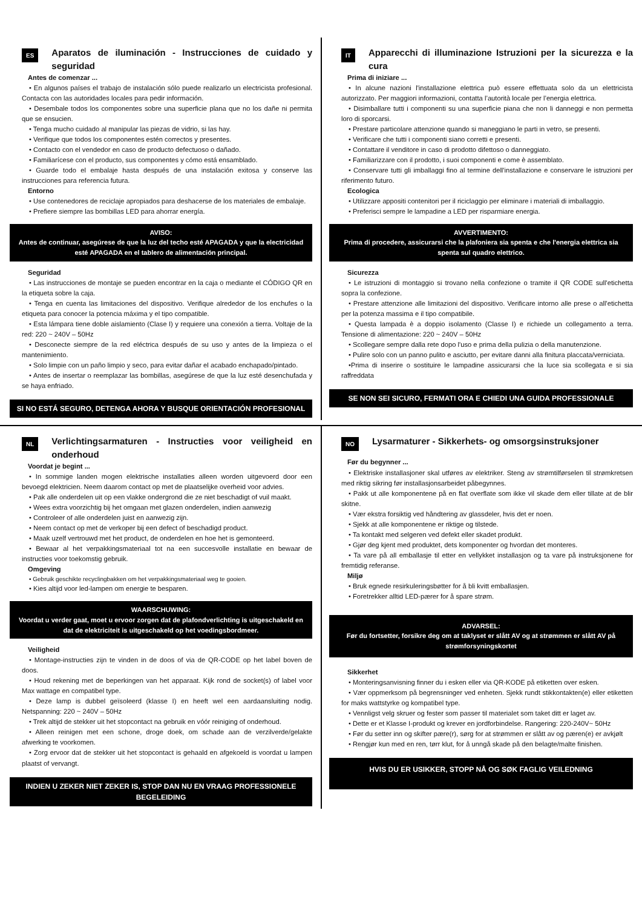ES
Aparatos de iluminación - Instrucciones de cuidado y seguridad
Antes de comenzar ...
• En algunos países el trabajo de instalación sólo puede realizarlo un electricista profesional. Contacta con las autoridades locales para pedir información.
• Desembale todos los componentes sobre una superficie plana que no los dañe ni permita que se ensucien.
• Tenga mucho cuidado al manipular las piezas de vidrio, si las hay.
• Verifique que todos los componentes estén correctos y presentes.
• Contacto con el vendedor en caso de producto defectuoso o dañado.
• Familiarícese con el producto, sus componentes y cómo está ensamblado.
• Guarde todo el embalaje hasta después de una instalación exitosa y conserve las instrucciones para referencia futura.
Entorno
• Use contenedores de reciclaje apropiados para deshacerse de los materiales de embalaje.
• Prefiere siempre las bombillas LED para ahorrar energía.
AVISO:
Antes de continuar, asegúrese de que la luz del techo esté APAGADA y que la electricidad esté APAGADA en el tablero de alimentación principal.
Seguridad
• Las instrucciones de montaje se pueden encontrar en la caja o mediante el CÓDIGO QR en la etiqueta sobre la caja.
• Tenga en cuenta las limitaciones del dispositivo. Verifique alrededor de los enchufes o la etiqueta para conocer la potencia máxima y el tipo compatible.
• Esta lámpara tiene doble aislamiento (Clase I) y requiere una conexión a tierra. Voltaje de la red: 220 ~ 240V – 50Hz
• Desconecte siempre de la red eléctrica después de su uso y antes de la limpieza o el mantenimiento.
• Solo limpie con un paño limpio y seco, para evitar dañar el acabado enchapado/pintado.
• Antes de insertar o reemplazar las bombillas, asegúrese de que la luz esté desenchufada y se haya enfriado.
SI NO ESTÁ SEGURO, DETENGA AHORA Y BUSQUE ORIENTACIÓN PROFESIONAL
IT
Apparecchi di illuminazione Istruzioni per la sicurezza e la cura
Prima di iniziare ...
• In alcune nazioni l'installazione elettrica può essere effettuata solo da un elettricista autorizzato. Per maggiori informazioni, contatta l’autorità locale per l’energia elettrica.
• Disimballare tutti i componenti su una superficie piana che non li danneggi e non permetta loro di sporcarsi.
• Prestare particolare attenzione quando si maneggiano le parti in vetro, se presenti.
• Verificare che tutti i componenti siano corretti e presenti.
• Contattare il venditore in caso di prodotto difettoso o danneggiato.
• Familiarizzare con il prodotto, i suoi componenti e come è assemblato.
• Conservare tutti gli imballaggi fino al termine dell'installazione e conservare le istruzioni per riferimento futuro.
Ecologica
• Utilizzare appositi contenitori per il riciclaggio per eliminare i materiali di imballaggio.
• Preferisci sempre le lampadine a LED per risparmiare energia.
AVVERTIMENTO:
Prima di procedere, assicurarsi che la plafoniera sia spenta e che l'energia elettrica sia spenta sul quadro elettrico.
Sicurezza
• Le istruzioni di montaggio si trovano nella confezione o tramite il QR CODE sull'etichetta sopra la confezione.
• Prestare attenzione alle limitazioni del dispositivo. Verificare intorno alle prese o all'etichetta per la potenza massima e il tipo compatibile.
• Questa lampada è a doppio isolamento (Classe I) e richiede un collegamento a terra. Tensione di alimentazione: 220 ~ 240V – 50Hz
• Scollegare sempre dalla rete dopo l'uso e prima della pulizia o della manutenzione.
• Pulire solo con un panno pulito e asciutto, per evitare danni alla finitura placcata/verniciata.
•Prima di inserire o sostituire le lampadine assicurarsi che la luce sia scollegata e si sia raffreddata
SE NON SEI SICURO, FERMATI ORA E CHIEDI UNA GUIDA PROFESSIONALE
NL
Verlichtingsarmaturen - Instructies voor veiligheid en onderhoud
Voordat je begint ...
• In sommige landen mogen elektrische installaties alleen worden uitgevoerd door een bevoegd elektricien. Neem daarom contact op met de plaatselijke overheid voor advies.
• Pak alle onderdelen uit op een vlakke ondergrond die ze niet beschadigt of vuil maakt.
• Wees extra voorzichtig bij het omgaan met glazen onderdelen, indien aanwezig
• Controleer of alle onderdelen juist en aanwezig zijn.
• Neem contact op met de verkoper bij een defect of beschadigd product.
• Maak uzelf vertrouwd met het product, de onderdelen en hoe het is gemonteerd.
• Bewaar al het verpakkingsmateriaal tot na een succesvolle installatie en bewaar de instructies voor toekomstig gebruik.
Omgeving
• Gebruik geschikte recyclingbakken om het verpakkingsmateriaal weg te gooien.
• Kies altijd voor led-lampen om energie te besparen.
WAARSCHUWING:
Voordat u verder gaat, moet u ervoor zorgen dat de plafondverlichting is uitgeschakeld en dat de elektriciteit is uitgeschakeld op het voedingsbordmeer.
Veiligheid
• Montage-instructies zijn te vinden in de doos of via de QR-CODE op het label boven de doos.
• Houd rekening met de beperkingen van het apparaat. Kijk rond de socket(s) of label voor Max wattage en compatibel type.
• Deze lamp is dubbel geïsoleerd (klasse I) en heeft wel een aardaansluiting nodig. Netspanning: 220 ~ 240V – 50Hz
• Trek altijd de stekker uit het stopcontact na gebruik en vóór reiniging of onderhoud.
• Alleen reinigen met een schone, droge doek, om schade aan de verzilverde/gelakte afwerking te voorkomen.
• Zorg ervoor dat de stekker uit het stopcontact is gehaald en afgekoeld is voordat u lampen plaatst of vervangt.
INDIEN U ZEKER NIET ZEKER IS, STOP DAN NU EN VRAAG PROFESSIONELE BEGELEIDING
NO
Lysarmaturer - Sikkerhets- og omsorgsinstruksjoner
Før du begynner ...
• Elektriske installasjoner skal utføres av elektriker. Steng av strømtilførselen til strømkretsen med riktig sikring før installasjonsarbeidet påbegynnes.
• Pakk ut alle komponentene på en flat overflate som ikke vil skade dem eller tillate at de blir skitne.
• Vær ekstra forsiktig ved håndtering av glassdeler, hvis det er noen.
• Sjekk at alle komponentene er riktige og tilstede.
• Ta kontakt med selgeren ved defekt eller skadet produkt.
• Gjør deg kjent med produktet, dets komponenter og hvordan det monteres.
• Ta vare på all emballasje til etter en vellykket installasjon og ta vare på instruksjonene for fremtidig referanse.
Miljø
• Bruk egnede resirkuleringsbøtter for å bli kvitt emballasjen.
• Foretrekker alltid LED-pærer for å spare strøm.
ADVARSEL:
Før du fortsetter, forsikre deg om at taklyset er slått AV og at strømmen er slått AV på strømforsyningskortet
Sikkerhet
• Monteringsanvisning finner du i esken eller via QR-KODE på etiketten over esken.
• Vær oppmerksom på begrensninger ved enheten. Sjekk rundt stikkontakten(e) eller etiketten for maks wattstyrke og kompatibel type.
• Vennligst velg skruer og fester som passer til materialet som taket ditt er laget av.
• Dette er et Klasse I-produkt og krever en jordforbindelse. Rangering: 220-240V~ 50Hz
• Før du setter inn og skifter pære(r), sørg for at strømmen er slått av og pæren(e) er avkjølt
• Rengjør kun med en ren, tørr klut, for å unngå skade på den belagte/malte finishen.
HVIS DU ER USIKKER, STOPP NÅ OG SØK FAGLIG VEILEDNING